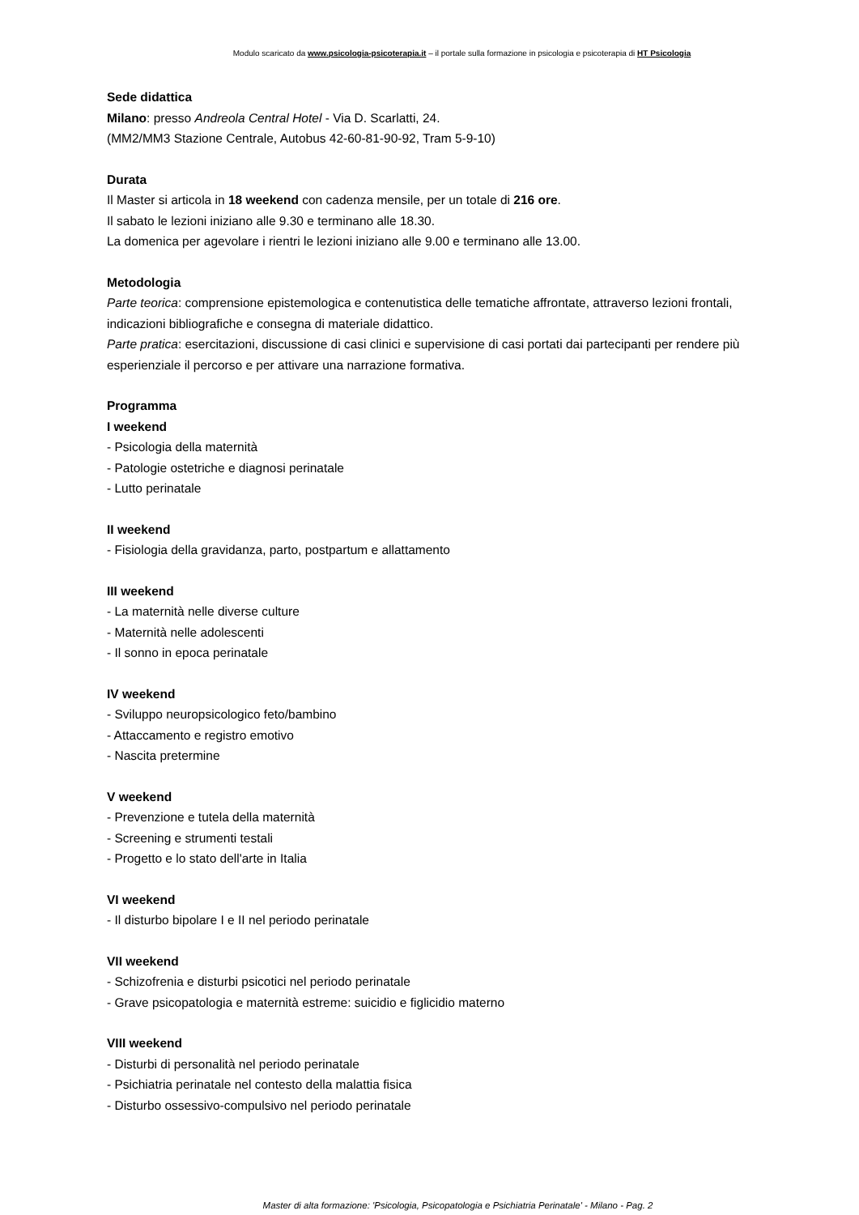Modulo scaricato da www.psicologia-psicoterapia.it – il portale sulla formazione in psicologia e psicoterapia di HT Psicologia
Sede didattica
Milano: presso Andreola Central Hotel - Via D. Scarlatti, 24.
(MM2/MM3 Stazione Centrale, Autobus 42-60-81-90-92, Tram 5-9-10)
Durata
Il Master si articola in 18 weekend con cadenza mensile, per un totale di 216 ore.
Il sabato le lezioni iniziano alle 9.30 e terminano alle 18.30.
La domenica per agevolare i rientri le lezioni iniziano alle 9.00 e terminano alle 13.00.
Metodologia
Parte teorica: comprensione epistemologica e contenutistica delle tematiche affrontate, attraverso lezioni frontali, indicazioni bibliografiche e consegna di materiale didattico.
Parte pratica: esercitazioni, discussione di casi clinici e supervisione di casi portati dai partecipanti per rendere più esperienziale il percorso e per attivare una narrazione formativa.
Programma
I weekend
- Psicologia della maternità
- Patologie ostetriche e diagnosi perinatale
- Lutto perinatale
II weekend
- Fisiologia della gravidanza, parto, postpartum e allattamento
III weekend
- La maternità nelle diverse culture
- Maternità nelle adolescenti
- Il sonno in epoca perinatale
IV weekend
- Sviluppo neuropsicologico feto/bambino
- Attaccamento e registro emotivo
- Nascita pretermine
V weekend
- Prevenzione e tutela della maternità
- Screening e strumenti testali
- Progetto e lo stato dell'arte in Italia
VI weekend
- Il disturbo bipolare I e II nel periodo perinatale
VII weekend
- Schizofrenia e disturbi psicotici nel periodo perinatale
- Grave psicopatologia e maternità estreme: suicidio e figlicidio materno
VIII weekend
- Disturbi di personalità nel periodo perinatale
- Psichiatria perinatale nel contesto della malattia fisica
- Disturbo ossessivo-compulsivo nel periodo perinatale
Master di alta formazione: 'Psicologia, Psicopatologia e Psichiatria Perinatale' - Milano - Pag. 2